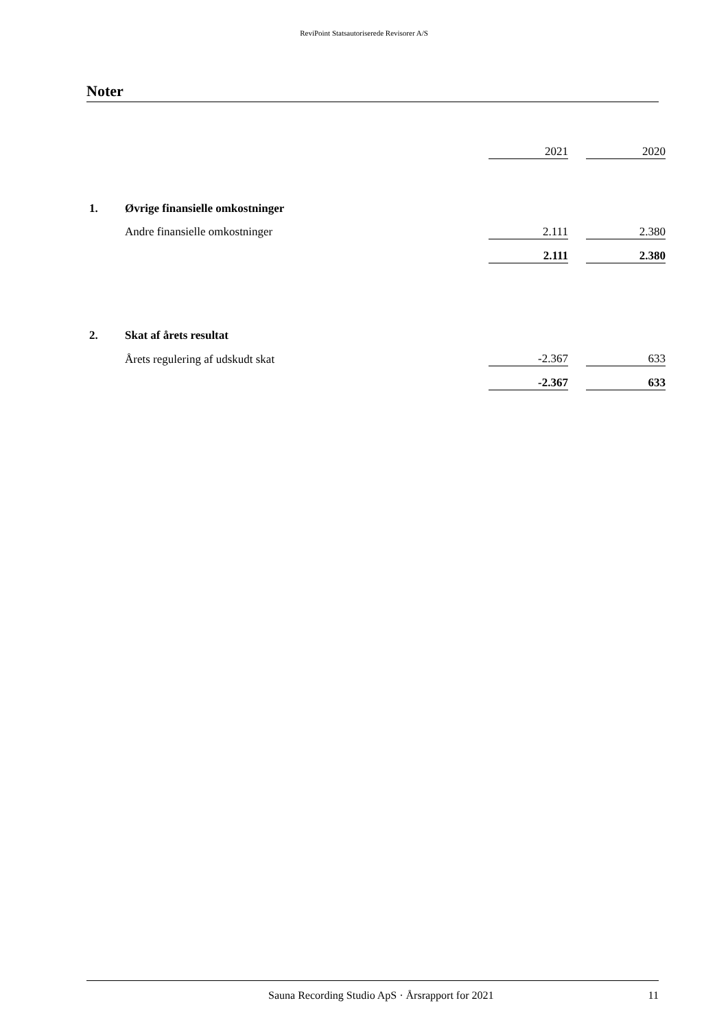ReviPoint Statsautoriserede Revisorer A/S
Noter
| | | 2021 | | 2020 |
| 1. | Øvrige finansielle omkostninger | | | |
| | Andre finansielle omkostninger | 2.111 | | 2.380 |
| | | 2.111 | | 2.380 |
| 2. | Skat af årets resultat | | | |
| | Årets regulering af udskudt skat | -2.367 | | 633 |
| | | -2.367 | | 633 |
Sauna Recording Studio ApS · Årsrapport for 2021 11